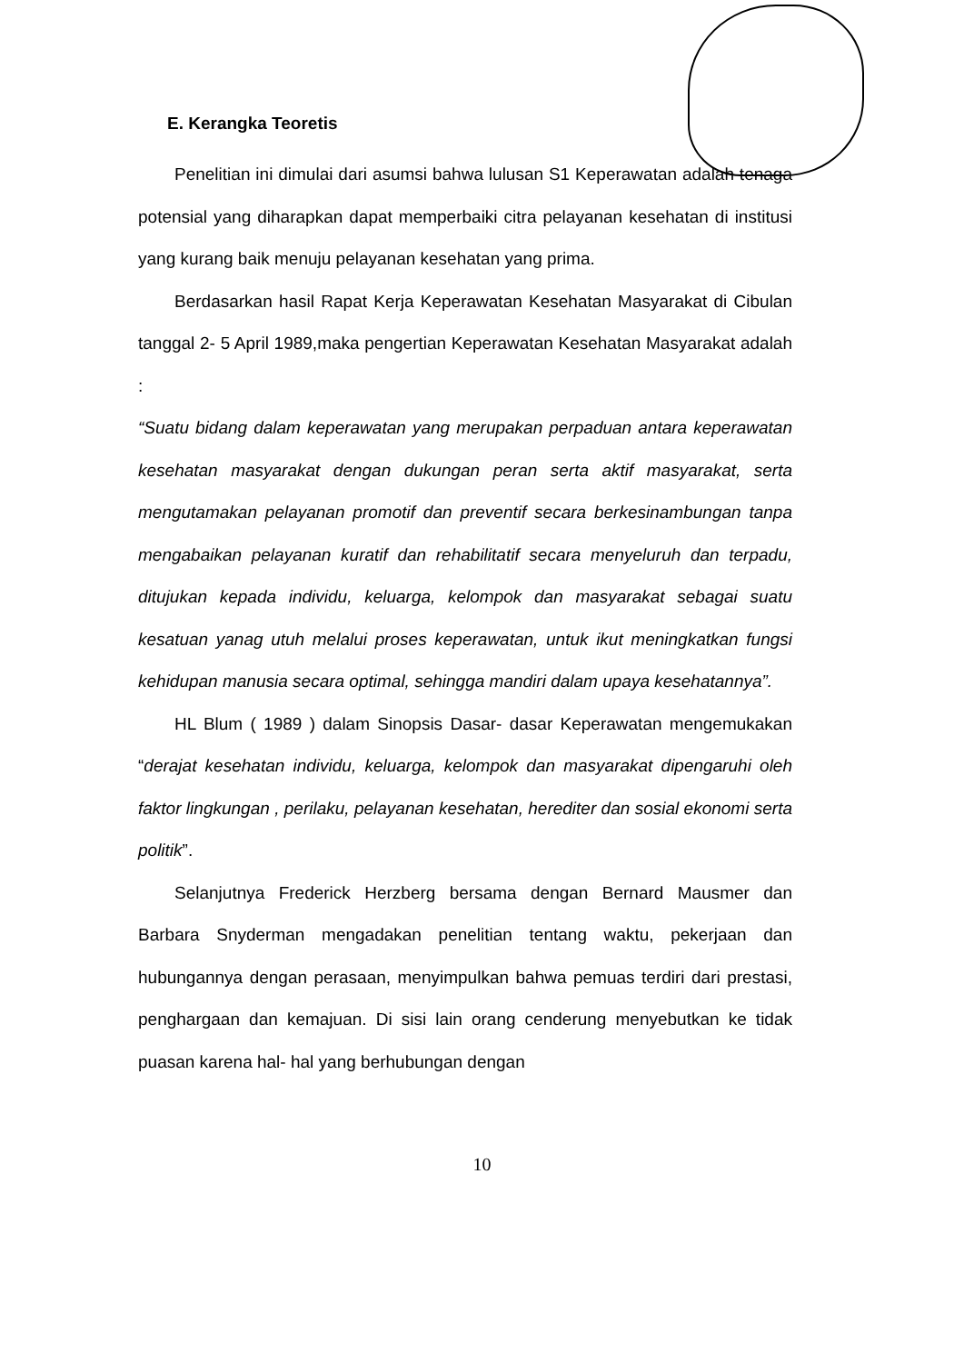E. Kerangka Teoretis
Penelitian ini dimulai dari asumsi bahwa lulusan S1 Keperawatan adalah tenaga potensial yang diharapkan dapat memperbaiki citra pelayanan kesehatan di institusi yang kurang baik menuju pelayanan kesehatan yang prima.
Berdasarkan hasil Rapat Kerja Keperawatan Kesehatan Masyarakat di Cibulan tanggal 2- 5 April 1989,maka pengertian Keperawatan Kesehatan Masyarakat adalah :
“Suatu bidang dalam keperawatan yang merupakan perpaduan antara keperawatan kesehatan masyarakat dengan dukungan peran serta aktif masyarakat, serta mengutamakan pelayanan promotif dan preventif secara berkesinambungan tanpa mengabaikan pelayanan kuratif dan rehabilitatif secara menyeluruh dan terpadu, ditujukan kepada individu, keluarga, kelompok dan masyarakat sebagai suatu kesatuan yanag utuh melalui proses keperawatan, untuk ikut meningkatkan fungsi kehidupan manusia secara optimal, sehingga mandiri dalam upaya kesehatannya”.
HL Blum ( 1989 ) dalam Sinopsis Dasar- dasar Keperawatan mengemukakan “derajat kesehatan individu, keluarga, kelompok dan masyarakat dipengaruhi oleh faktor lingkungan , perilaku, pelayanan kesehatan, herediter dan sosial ekonomi serta politik”.
Selanjutnya Frederick Herzberg bersama dengan Bernard Mausmer dan Barbara Snyderman mengadakan penelitian tentang waktu, pekerjaan dan hubungannya dengan perasaan, menyimpulkan bahwa pemuas terdiri dari prestasi, penghargaan dan kemajuan. Di sisi lain orang cenderung menyebutkan ke tidak puasan karena hal- hal yang berhubungan dengan
10